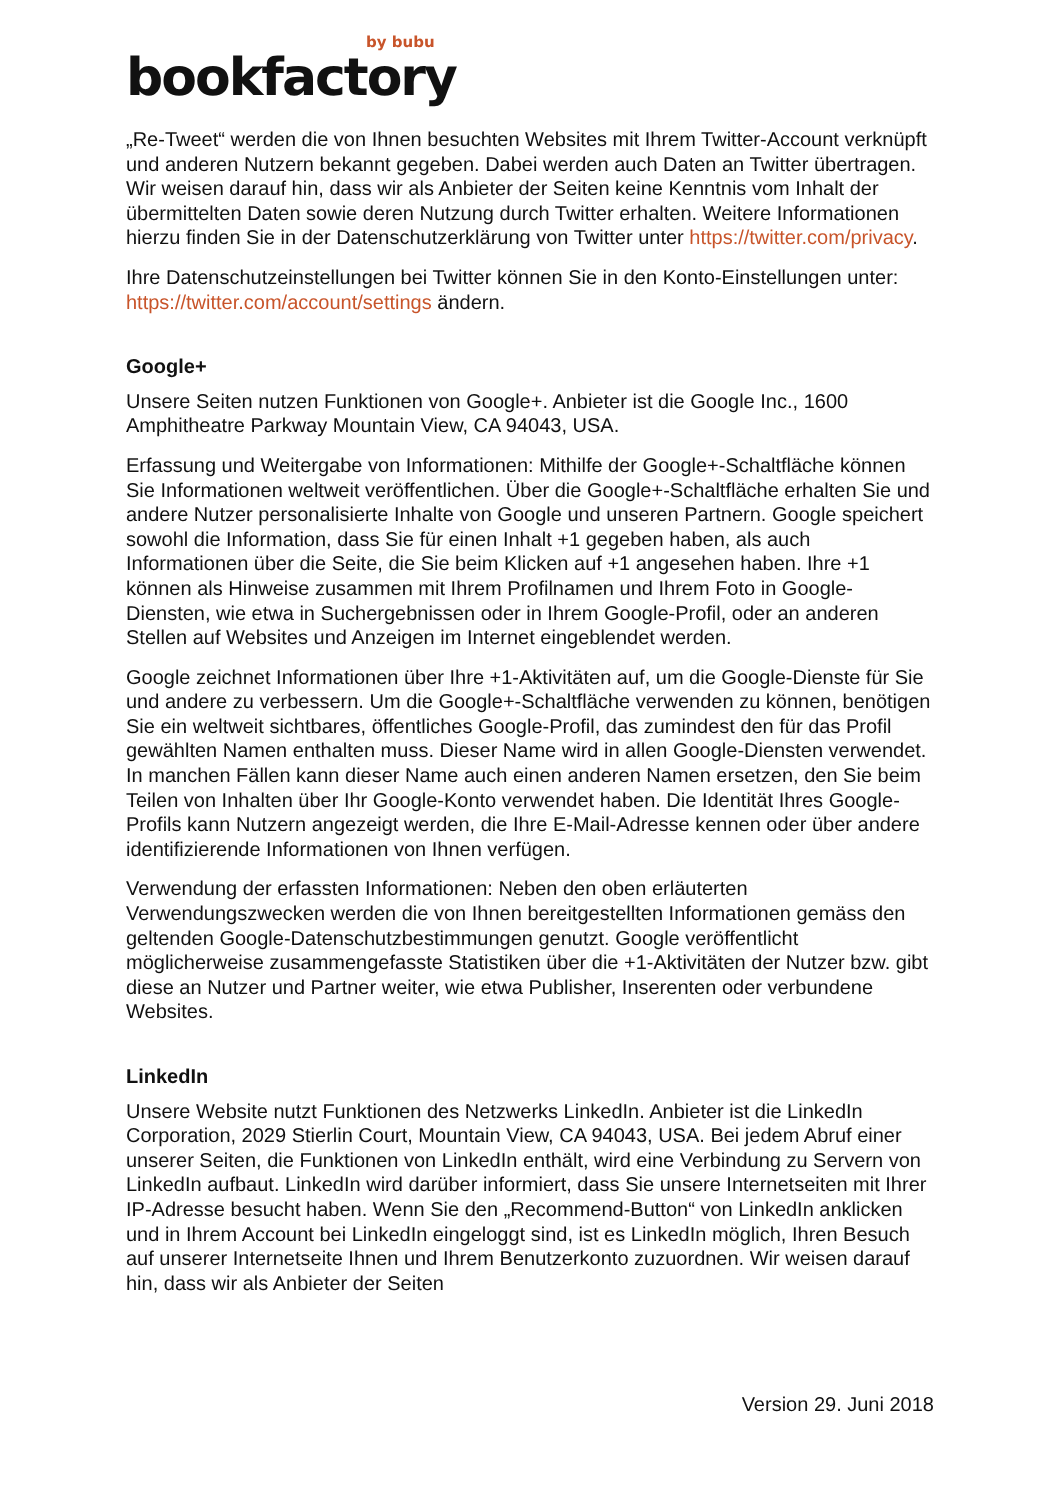by bubu
bookfactory
„Re-Tweet“ werden die von Ihnen besuchten Websites mit Ihrem Twitter-Account verknüpft und anderen Nutzern bekannt gegeben. Dabei werden auch Daten an Twitter übertragen. Wir weisen darauf hin, dass wir als Anbieter der Seiten keine Kenntnis vom Inhalt der übermittelten Daten sowie deren Nutzung durch Twitter erhalten. Weitere Informationen hierzu finden Sie in der Datenschutzerklärung von Twitter unter https://twitter.com/privacy.
Ihre Datenschutzeinstellungen bei Twitter können Sie in den Konto-Einstellungen unter: https://twitter.com/account/settings ändern.
Google+
Unsere Seiten nutzen Funktionen von Google+. Anbieter ist die Google Inc., 1600 Amphitheatre Parkway Mountain View, CA 94043, USA.
Erfassung und Weitergabe von Informationen: Mithilfe der Google+-Schaltfläche können Sie Informationen weltweit veröffentlichen. Über die Google+-Schaltfläche erhalten Sie und andere Nutzer personalisierte Inhalte von Google und unseren Partnern. Google speichert sowohl die Information, dass Sie für einen Inhalt +1 gegeben haben, als auch Informationen über die Seite, die Sie beim Klicken auf +1 angesehen haben. Ihre +1 können als Hinweise zusammen mit Ihrem Profilnamen und Ihrem Foto in Google-Diensten, wie etwa in Suchergebnissen oder in Ihrem Google-Profil, oder an anderen Stellen auf Websites und Anzeigen im Internet eingeblendet werden.
Google zeichnet Informationen über Ihre +1-Aktivitäten auf, um die Google-Dienste für Sie und andere zu verbessern. Um die Google+-Schaltfläche verwenden zu können, benötigen Sie ein weltweit sichtbares, öffentliches Google-Profil, das zumindest den für das Profil gewählten Namen enthalten muss. Dieser Name wird in allen Google-Diensten verwendet. In manchen Fällen kann dieser Name auch einen anderen Namen ersetzen, den Sie beim Teilen von Inhalten über Ihr Google-Konto verwendet haben. Die Identität Ihres Google-Profils kann Nutzern angezeigt werden, die Ihre E-Mail-Adresse kennen oder über andere identifizierende Informationen von Ihnen verfügen.
Verwendung der erfassten Informationen: Neben den oben erläuterten Verwendungszwecken werden die von Ihnen bereitgestellten Informationen gemäss den geltenden Google-Datenschutzbestimmungen genutzt. Google veröffentlicht möglicherweise zusammengefasste Statistiken über die +1-Aktivitäten der Nutzer bzw. gibt diese an Nutzer und Partner weiter, wie etwa Publisher, Inserenten oder verbundene Websites.
LinkedIn
Unsere Website nutzt Funktionen des Netzwerks LinkedIn. Anbieter ist die LinkedIn Corporation, 2029 Stierlin Court, Mountain View, CA 94043, USA. Bei jedem Abruf einer unserer Seiten, die Funktionen von LinkedIn enthält, wird eine Verbindung zu Servern von LinkedIn aufbaut. LinkedIn wird darüber informiert, dass Sie unsere Internetseiten mit Ihrer IP-Adresse besucht haben. Wenn Sie den „Recommend-Button“ von LinkedIn anklicken und in Ihrem Account bei LinkedIn eingeloggt sind, ist es LinkedIn möglich, Ihren Besuch auf unserer Internetseite Ihnen und Ihrem Benutzerkonto zuzuordnen. Wir weisen darauf hin, dass wir als Anbieter der Seiten
Version 29. Juni 2018